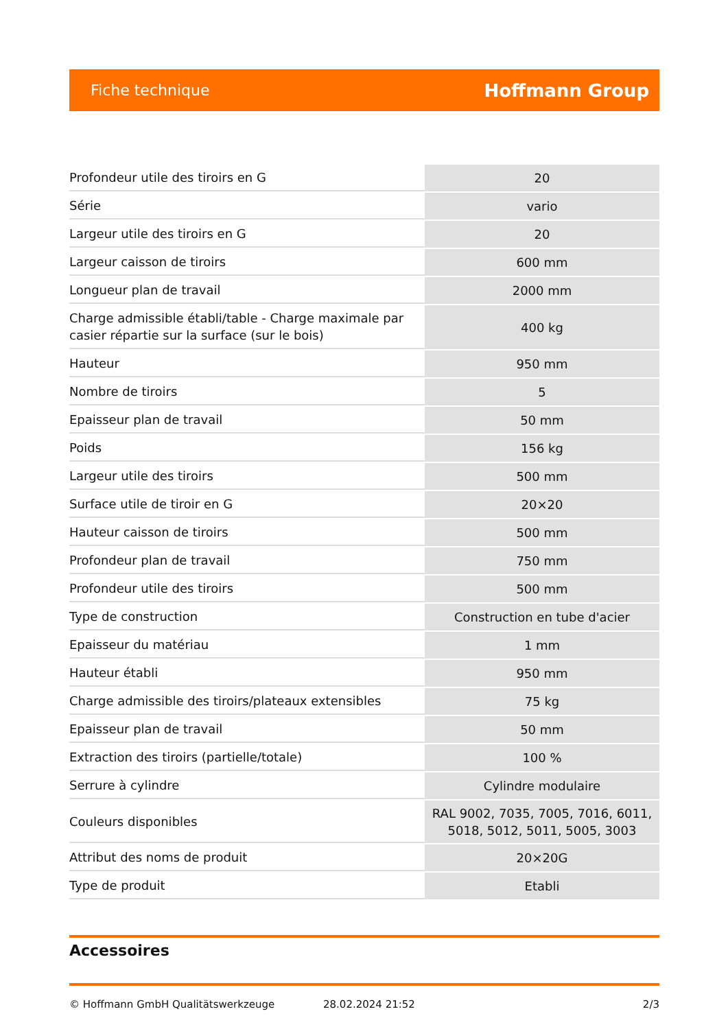Fiche technique Hoffmann Group
| Profondeur utile des tiroirs en G | 20 |
| Série | vario |
| Largeur utile des tiroirs en G | 20 |
| Largeur caisson de tiroirs | 600 mm |
| Longueur plan de travail | 2000 mm |
| Charge admissible établi/table - Charge maximale par casier répartie sur la surface (sur le bois) | 400 kg |
| Hauteur | 950 mm |
| Nombre de tiroirs | 5 |
| Epaisseur plan de travail | 50 mm |
| Poids | 156 kg |
| Largeur utile des tiroirs | 500 mm |
| Surface utile de tiroir en G | 20×20 |
| Hauteur caisson de tiroirs | 500 mm |
| Profondeur plan de travail | 750 mm |
| Profondeur utile des tiroirs | 500 mm |
| Type de construction | Construction en tube d'acier |
| Epaisseur du matériau | 1 mm |
| Hauteur établi | 950 mm |
| Charge admissible des tiroirs/plateaux extensibles | 75 kg |
| Epaisseur plan de travail | 50 mm |
| Extraction des tiroirs (partielle/totale) | 100 % |
| Serrure à cylindre | Cylindre modulaire |
| Couleurs disponibles | RAL 9002, 7035, 7005, 7016, 6011, 5018, 5012, 5011, 5005, 3003 |
| Attribut des noms de produit | 20×20G |
| Type de produit | Etabli |
Accessoires
© Hoffmann GmbH Qualitätswerkzeuge 28.02.2024 21:52 2/3